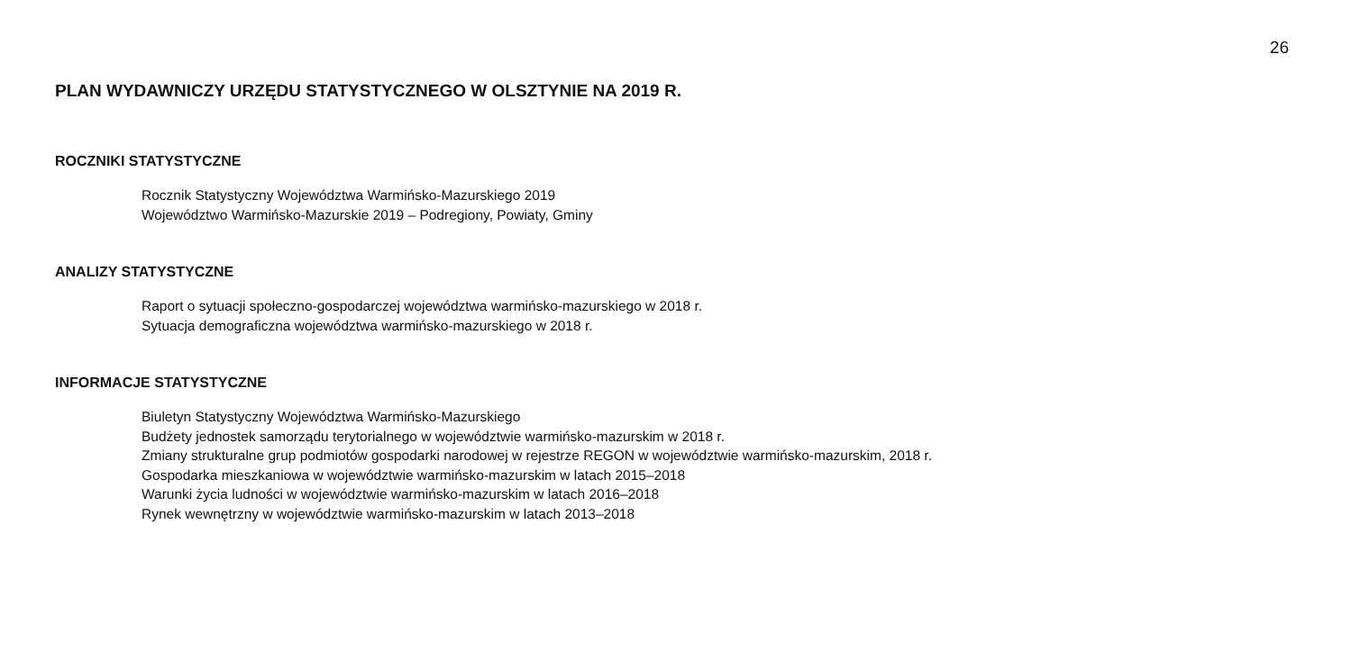26
PLAN WYDAWNICZY URZĘDU STATYSTYCZNEGO W OLSZTYNIE NA 2019 R.
ROCZNIKI STATYSTYCZNE
Rocznik Statystyczny Województwa Warmińsko-Mazurskiego 2019
Województwo Warmińsko-Mazurskie 2019 – Podregiony, Powiaty, Gminy
ANALIZY STATYSTYCZNE
Raport o sytuacji społeczno-gospodarczej województwa warmińsko-mazurskiego w 2018 r.
Sytuacja demograficzna województwa warmińsko-mazurskiego w 2018 r.
INFORMACJE STATYSTYCZNE
Biuletyn Statystyczny Województwa Warmińsko-Mazurskiego
Budżety jednostek samorządu terytorialnego w województwie warmińsko-mazurskim w 2018 r.
Zmiany strukturalne grup podmiotów gospodarki narodowej w rejestrze REGON w województwie warmińsko-mazurskim, 2018 r.
Gospodarka mieszkaniowa w województwie warmińsko-mazurskim w latach 2015–2018
Warunki życia ludności w województwie warmińsko-mazurskim w latach 2016–2018
Rynek wewnętrzny w województwie warmińsko-mazurskim w latach 2013–2018